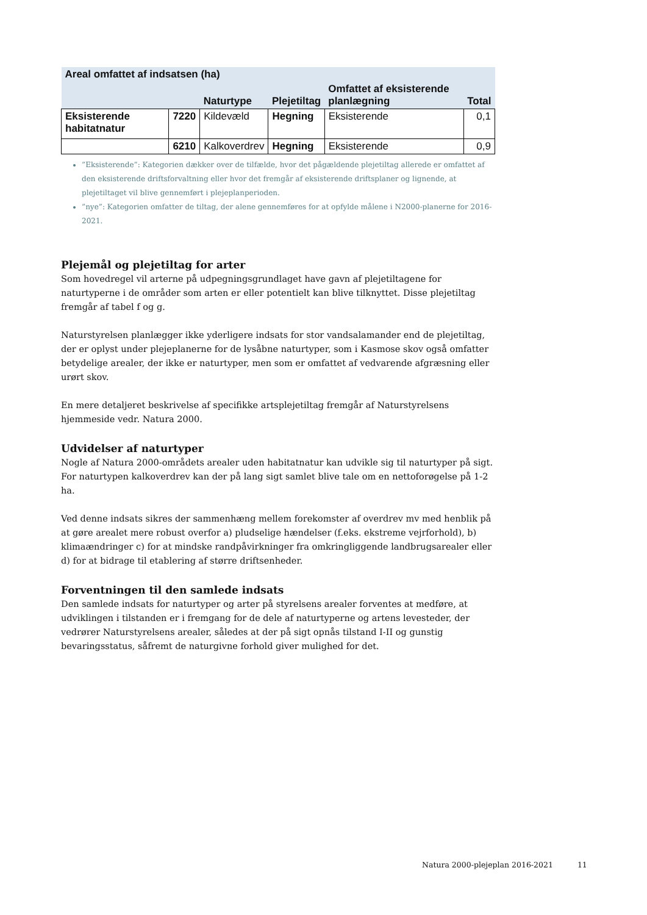| Areal omfattet af indsatsen (ha) | | | | | |
| --- | --- | --- | --- | --- | --- |
| | | Naturtype | Plejetiltag | Omfattet af eksisterende planlægning | Total |
| Eksisterende habitatnatur | 7220 | Kildevæld | Hegning | Eksisterende | 0,1 |
| | 6210 | Kalkoverdrev | Hegning | Eksisterende | 0,9 |
”Eksisterende”: Kategorien dækker over de tilfælde, hvor det pågældende plejetiltag allerede er omfattet af den eksisterende driftsforvaltning eller hvor det fremgår af eksisterende driftsplaner og lignende, at plejetiltaget vil blive gennemført i plejeplanperioden.
”nye”: Kategorien omfatter de tiltag, der alene gennemføres for at opfylde målene i N2000-planerne for 2016-2021.
Plejemål og plejetiltag for arter
Som hovedregel vil arterne på udpegningsgrundlaget have gavn af plejetiltagene for naturtyperne i de områder som arten er eller potentielt kan blive tilknyttet. Disse plejetiltag fremgår af tabel f og g.
Naturstyrelsen planlægger ikke yderligere indsats for stor vandsalamander end de plejetiltag, der er oplyst under plejeplanerne for de lysåbne naturtyper, som i Kasmose skov også omfatter betydelige arealer, der ikke er naturtyper, men som er omfattet af vedvarende afgræsning eller urørt skov.
En mere detaljeret beskrivelse af specifikke artsplejetiltag fremgår af Naturstyrelsens hjemmeside vedr. Natura 2000.
Udvidelser af naturtyper
Nogle af Natura 2000-områdets arealer uden habitatnatur kan udvikle sig til naturtyper på sigt. For naturtypen kalkoverdrev kan der på lang sigt samlet blive tale om en nettoforøgelse på 1-2 ha.
Ved denne indsats sikres der sammenhæng mellem forekomster af overdrev mv med henblik på at gøre arealet mere robust overfor a) pludselige hændelser (f.eks. ekstreme vejrforhold), b) klimaændringer c) for at mindske randpåvirkninger fra omkringliggende landbrugsarealer eller d) for at bidrage til etablering af større driftsenheder.
Forventningen til den samlede indsats
Den samlede indsats for naturtyper og arter på styrelsens arealer forventes at medføre, at udviklingen i tilstanden er i fremgang for de dele af naturtyperne og artens levesteder, der vedrører Naturstyrelsens arealer, således at der på sigt opnås tilstand I-II og gunstig bevaringsstatus, såfremt de naturgivne forhold giver mulighed for det.
Natura 2000-plejeplan 2016-2021 11